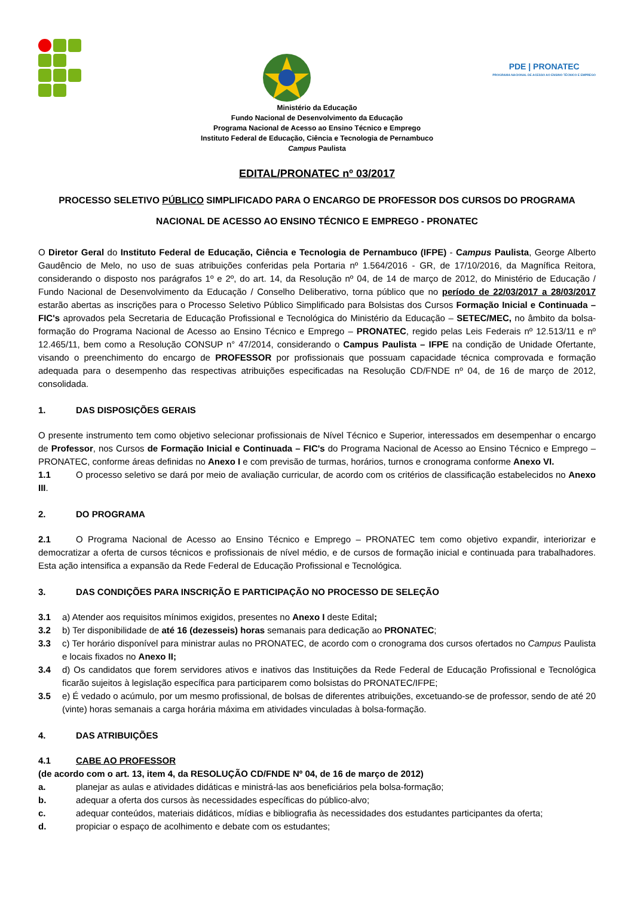PDE | PRONATEC
PROGRAMA NACIONAL DE ACESSO AO ENSINO TÉCNICO E EMPREGO
Ministério da Educação
Fundo Nacional de Desenvolvimento da Educação
Programa Nacional de Acesso ao Ensino Técnico e Emprego
Instituto Federal de Educação, Ciência e Tecnologia de Pernambuco
Campus Paulista
EDITAL/PRONATEC nº 03/2017
PROCESSO SELETIVO PÚBLICO SIMPLIFICADO PARA O ENCARGO DE PROFESSOR DOS CURSOS DO PROGRAMA NACIONAL DE ACESSO AO ENSINO TÉCNICO E EMPREGO - PRONATEC
O Diretor Geral do Instituto Federal de Educação, Ciência e Tecnologia de Pernambuco (IFPE) - Campus Paulista, George Alberto Gaudêncio de Melo, no uso de suas atribuições conferidas pela Portaria nº 1.564/2016 - GR, de 17/10/2016, da Magnífica Reitora, considerando o disposto nos parágrafos 1º e 2º, do art. 14, da Resolução nº 04, de 14 de março de 2012, do Ministério de Educação / Fundo Nacional de Desenvolvimento da Educação / Conselho Deliberativo, torna público que no período de 22/03/2017 a 28/03/2017 estarão abertas as inscrições para o Processo Seletivo Público Simplificado para Bolsistas dos Cursos Formação Inicial e Continuada – FIC's aprovados pela Secretaria de Educação Profissional e Tecnológica do Ministério da Educação – SETEC/MEC, no âmbito da bolsa-formação do Programa Nacional de Acesso ao Ensino Técnico e Emprego – PRONATEC, regido pelas Leis Federais nº 12.513/11 e nº 12.465/11, bem como a Resolução CONSUP n° 47/2014, considerando o Campus Paulista – IFPE na condição de Unidade Ofertante, visando o preenchimento do encargo de PROFESSOR por profissionais que possuam capacidade técnica comprovada e formação adequada para o desempenho das respectivas atribuições especificadas na Resolução CD/FNDE nº 04, de 16 de março de 2012, consolidada.
1. DAS DISPOSIÇÕES GERAIS
O presente instrumento tem como objetivo selecionar profissionais de Nível Técnico e Superior, interessados em desempenhar o encargo de Professor, nos Cursos de Formação Inicial e Continuada – FIC's do Programa Nacional de Acesso ao Ensino Técnico e Emprego – PRONATEC, conforme áreas definidas no Anexo I e com previsão de turmas, horários, turnos e cronograma conforme Anexo VI.
1.1 O processo seletivo se dará por meio de avaliação curricular, de acordo com os critérios de classificação estabelecidos no Anexo III.
2. DO PROGRAMA
2.1 O Programa Nacional de Acesso ao Ensino Técnico e Emprego – PRONATEC tem como objetivo expandir, interiorizar e democratizar a oferta de cursos técnicos e profissionais de nível médio, e de cursos de formação inicial e continuada para trabalhadores. Esta ação intensifica a expansão da Rede Federal de Educação Profissional e Tecnológica.
3. DAS CONDIÇÕES PARA INSCRIÇÃO E PARTICIPAÇÃO NO PROCESSO DE SELEÇÃO
3.1 a) Atender aos requisitos mínimos exigidos, presentes no Anexo I deste Edital;
3.2 b) Ter disponibilidade de até 16 (dezesseis) horas semanais para dedicação ao PRONATEC;
3.3 c) Ter horário disponível para ministrar aulas no PRONATEC, de acordo com o cronograma dos cursos ofertados no Campus Paulista e locais fixados no Anexo II;
3.4 d) Os candidatos que forem servidores ativos e inativos das Instituições da Rede Federal de Educação Profissional e Tecnológica ficarão sujeitos à legislação específica para participarem como bolsistas do PRONATEC/IFPE;
3.5 e) É vedado o acúmulo, por um mesmo profissional, de bolsas de diferentes atribuições, excetuando-se de professor, sendo de até 20 (vinte) horas semanais a carga horária máxima em atividades vinculadas à bolsa-formação.
4. DAS ATRIBUIÇÕES
4.1 CABE AO PROFESSOR
(de acordo com o art. 13, item 4, da RESOLUÇÃO CD/FNDE Nº 04, de 16 de março de 2012)
a. planejar as aulas e atividades didáticas e ministrá-las aos beneficiários pela bolsa-formação;
b. adequar a oferta dos cursos às necessidades específicas do público-alvo;
c. adequar conteúdos, materiais didáticos, mídias e bibliografia às necessidades dos estudantes participantes da oferta;
d. propiciar o espaço de acolhimento e debate com os estudantes;